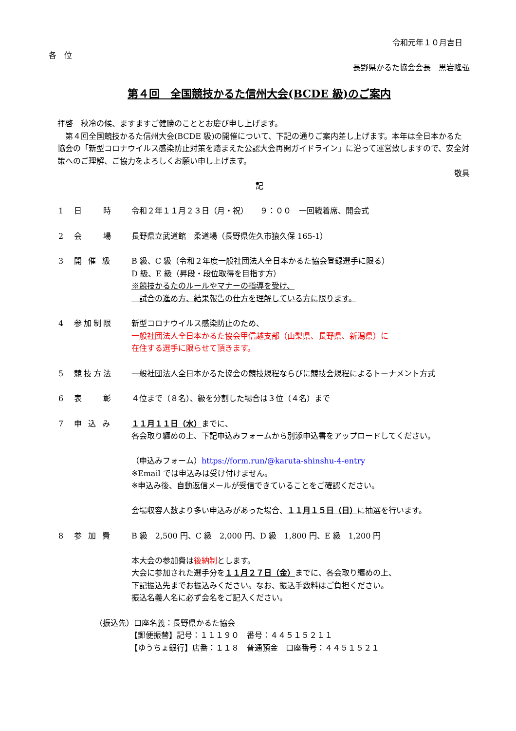令和元年１０月吉日
各　位
長野県かるた協会会長　黒岩隆弘
第４回　全国競技かるた信州大会(BCDE 級)のご案内
拝啓　秋冷の候、ますますご健勝のこととお慶び申し上げます。
　第４回全国競技かるた信州大会(BCDE 級)の開催について、下記の通りご案内差し上げます。本年は全日本かるた協会の「新型コロナウイルス感染防止対策を踏まえた公認大会再開ガイドライン」に沿って運営致しますので、安全対策へのご理解、ご協力をよろしくお願い申し上げます。
敬具
記
1 日　　時 令和２年１１月２３日（月・祝）　　９：００　一回戦着席、開会式
2 会　　場 長野県立武道館　柔道場（長野県佐久市猿久保 165-1）
3 開 催 級 B 級、C 級（令和２年度一般社団法人全日本かるた協会登録選手に限る）
D 級、E 級（昇段・段位取得を目指す方）
※競技かるたのルールやマナーの指導を受け、
　試合の進め方、結果報告の仕方を理解している方に限ります。
4 参加制限 新型コロナウイルス感染防止のため、
一般社団法人全日本かるた協会甲信越支部（山梨県、長野県、新潟県）に
在住する選手に限らせて頂きます。
5 競技方法 一般社団法人全日本かるた協会の競技規程ならびに競技会規程によるトーナメント方式
6 表　　彰 ４位まで（８名）、級を分割した場合は３位（４名）まで
7 申 込 み １１月１１日（水）までに、
各会取り纏めの上、下記申込みフォームから別添申込書をアップロードしてください。
（申込みフォーム）https://form.run/@karuta-shinshu-4-entry
※Email では申込みは受け付けません。
※申込み後、自動返信メールが受信できていることをご確認ください。
会場収容人数より多い申込みがあった場合、１１月１５日（日）に抽選を行います。
8 参 加 費 B 級　2,500 円、C 級　2,000 円、D 級　1,800 円、E 級　1,200 円
本大会の参加費は後納制とします。
大会に参加された選手分を１１月２７日（金）までに、各会取り纏めの上、
下記振込先までお振込みください。なお、振込手数料はご負担ください。
振込名義人名に必ず会名をご記入ください。
（振込先）口座名義：長野県かるた協会
　　　　　【郵便振替】記号：１１１９０　番号：４４５１５２１１
　　　　　【ゆうちょ銀行】店番：１１８　普通預金　口座番号：４４５１５２１